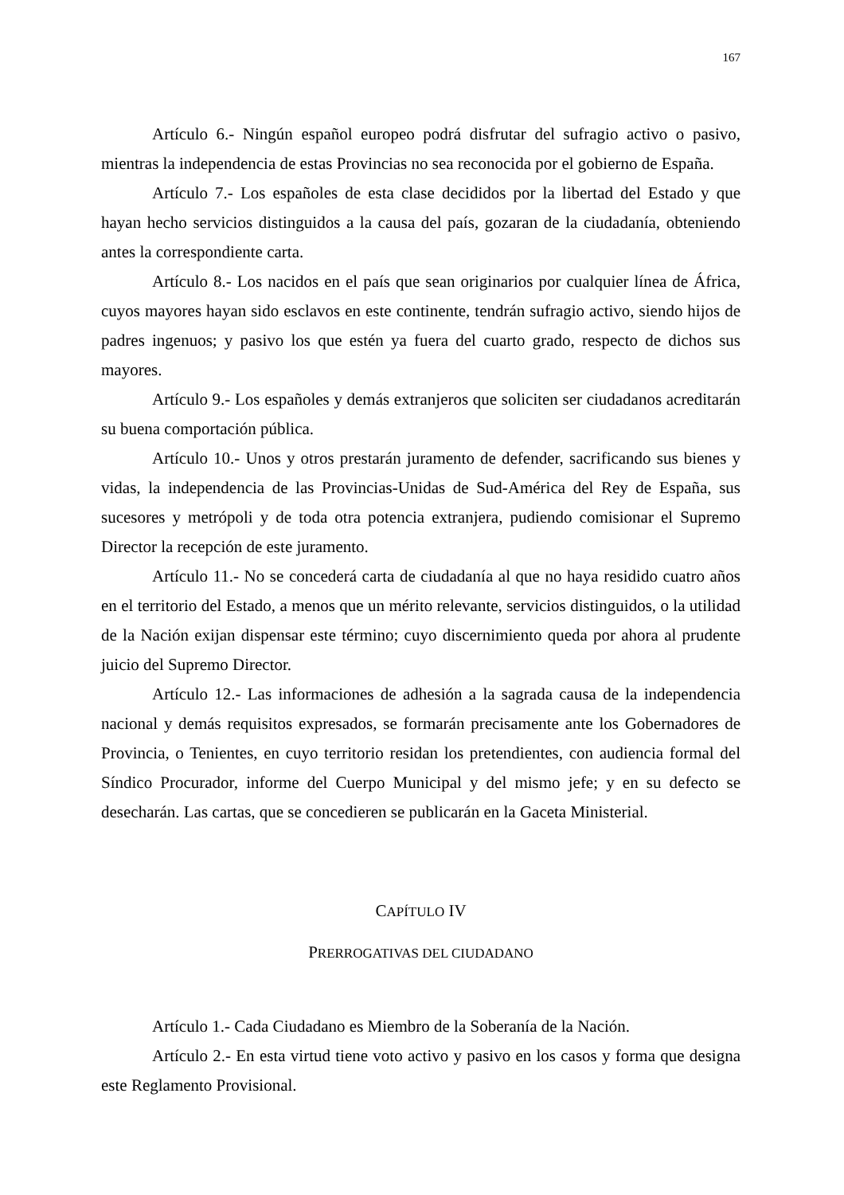167
Artículo 6.- Ningún español europeo podrá disfrutar del sufragio activo o pasivo, mientras la independencia de estas Provincias no sea reconocida por el gobierno de España.
Artículo 7.- Los españoles de esta clase decididos por la libertad del Estado y que hayan hecho servicios distinguidos a la causa del país, gozaran de la ciudadanía, obteniendo antes la correspondiente carta.
Artículo 8.- Los nacidos en el país que sean originarios por cualquier línea de África, cuyos mayores hayan sido esclavos en este continente, tendrán sufragio activo, siendo hijos de padres ingenuos; y pasivo los que estén ya fuera del cuarto grado, respecto de dichos sus mayores.
Artículo 9.- Los españoles y demás extranjeros que soliciten ser ciudadanos acreditarán su buena comportación pública.
Artículo 10.- Unos y otros prestarán juramento de defender, sacrificando sus bienes y vidas, la independencia de las Provincias-Unidas de Sud-América del Rey de España, sus sucesores y metrópoli y de toda otra potencia extranjera, pudiendo comisionar el Supremo Director la recepción de este juramento.
Artículo 11.- No se concederá carta de ciudadanía al que no haya residido cuatro años en el territorio del Estado, a menos que un mérito relevante, servicios distinguidos, o la utilidad de la Nación exijan dispensar este término; cuyo discernimiento queda por ahora al prudente juicio del Supremo Director.
Artículo 12.- Las informaciones de adhesión a la sagrada causa de la independencia nacional y demás requisitos expresados, se formarán precisamente ante los Gobernadores de Provincia, o Tenientes, en cuyo territorio residan los pretendientes, con audiencia formal del Síndico Procurador, informe del Cuerpo Municipal y del mismo jefe; y en su defecto se desecharán. Las cartas, que se concedieren se publicarán en la Gaceta Ministerial.
CAPÍTULO IV
PRERROGATIVAS DEL CIUDADANO
Artículo 1.- Cada Ciudadano es Miembro de la Soberanía de la Nación.
Artículo 2.- En esta virtud tiene voto activo y pasivo en los casos y forma que designa este Reglamento Provisional.